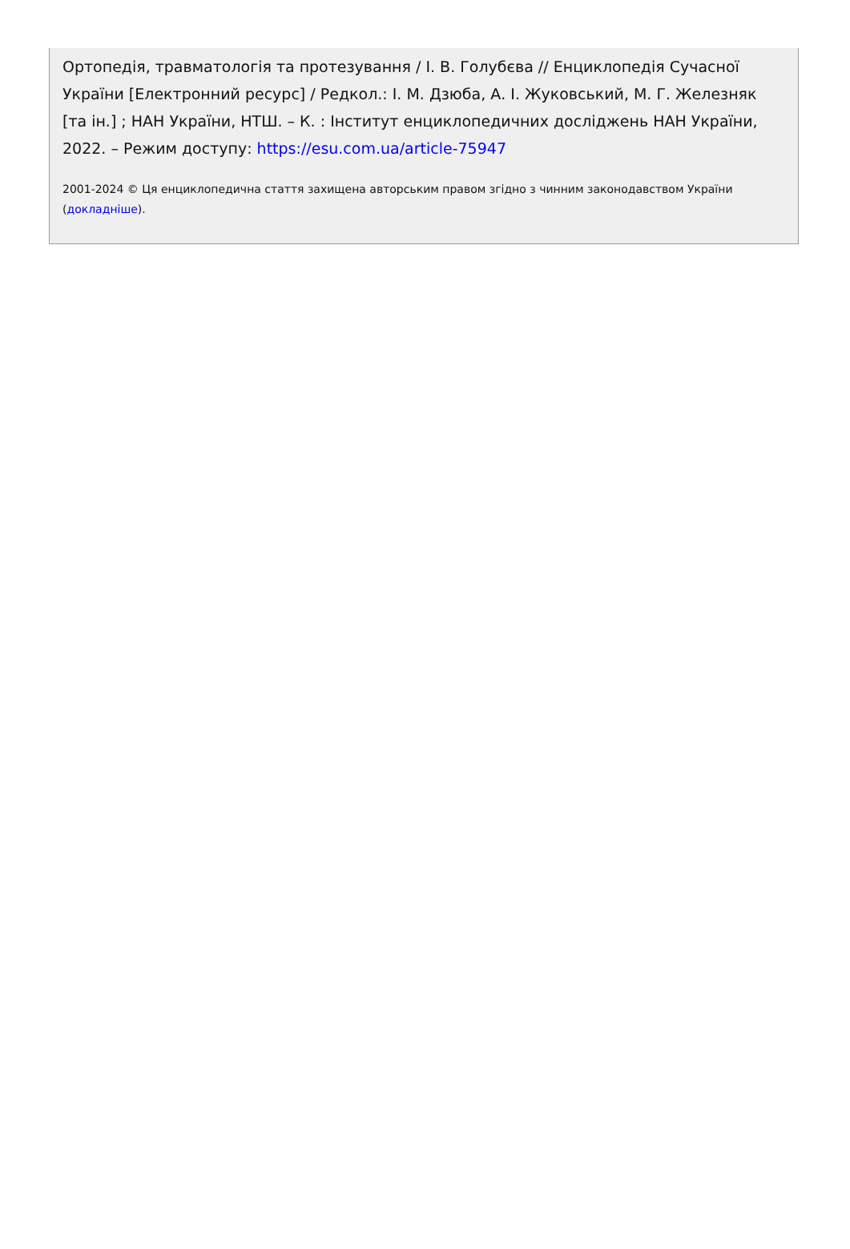Ортопедія, травматологія та протезування / І. В. Голубєва // Енциклопедія Сучасної України [Електронний ресурс] / Редкол.: І. М. Дзюба, А. І. Жуковський, М. Г. Железняк [та ін.] ; НАН України, НТШ. – К. : Інститут енциклопедичних досліджень НАН України, 2022. – Режим доступу: https://esu.com.ua/article-75947
2001-2024 © Ця енциклопедична стаття захищена авторським правом згідно з чинним законодавством України (докладніше).